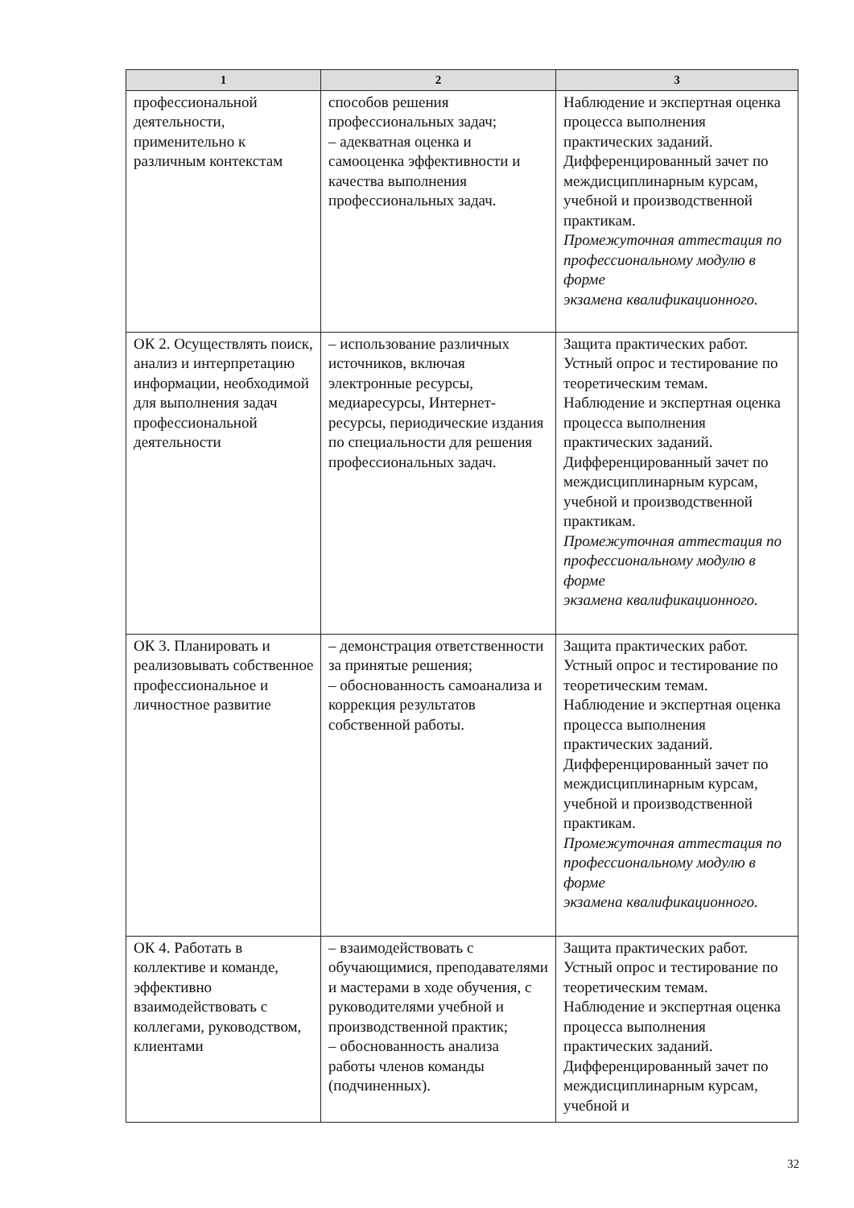| 1 | 2 | 3 |
| --- | --- | --- |
| профессиональной деятельности, применительно к различным контекстам | способов решения профессиональных задач; – адекватная оценка и самооценка эффективности и качества выполнения профессиональных задач. | Наблюдение и экспертная оценка процесса выполнения практических заданий. Дифференцированный зачет по междисциплинарным курсам, учебной и производственной практикам. Промежуточная аттестация по профессиональному модулю в форме экзамена квалификационного. |
| ОК 2. Осуществлять поиск, анализ и интерпретацию информации, необходимой для выполнения задач профессиональной деятельности | – использование различных источников, включая электронные ресурсы, медиаресурсы, Интернет-ресурсы, периодические издания по специальности для решения профессиональных задач. | Защита практических работ. Устный опрос и тестирование по теоретическим темам. Наблюдение и экспертная оценка процесса выполнения практических заданий. Дифференцированный зачет по междисциплинарным курсам, учебной и производственной практикам. Промежуточная аттестация по профессиональному модулю в форме экзамена квалификационного. |
| ОК 3. Планировать и реализовывать собственное профессиональное и личностное развитие | – демонстрация ответственности за принятые решения; – обоснованность самоанализа и коррекция результатов собственной работы. | Защита практических работ. Устный опрос и тестирование по теоретическим темам. Наблюдение и экспертная оценка процесса выполнения практических заданий. Дифференцированный зачет по междисциплинарным курсам, учебной и производственной практикам. Промежуточная аттестация по профессиональному модулю в форме экзамена квалификационного. |
| ОК 4. Работать в коллективе и команде, эффективно взаимодействовать с коллегами, руководством, клиентами | – взаимодействовать с обучающимися, преподавателями и мастерами в ходе обучения, с руководителями учебной и производственной практик; – обоснованность анализа работы членов команды (подчиненных). | Защита практических работ. Устный опрос и тестирование по теоретическим темам. Наблюдение и экспертная оценка процесса выполнения практических заданий. Дифференцированный зачет по междисциплинарным курсам, учебной и |
32